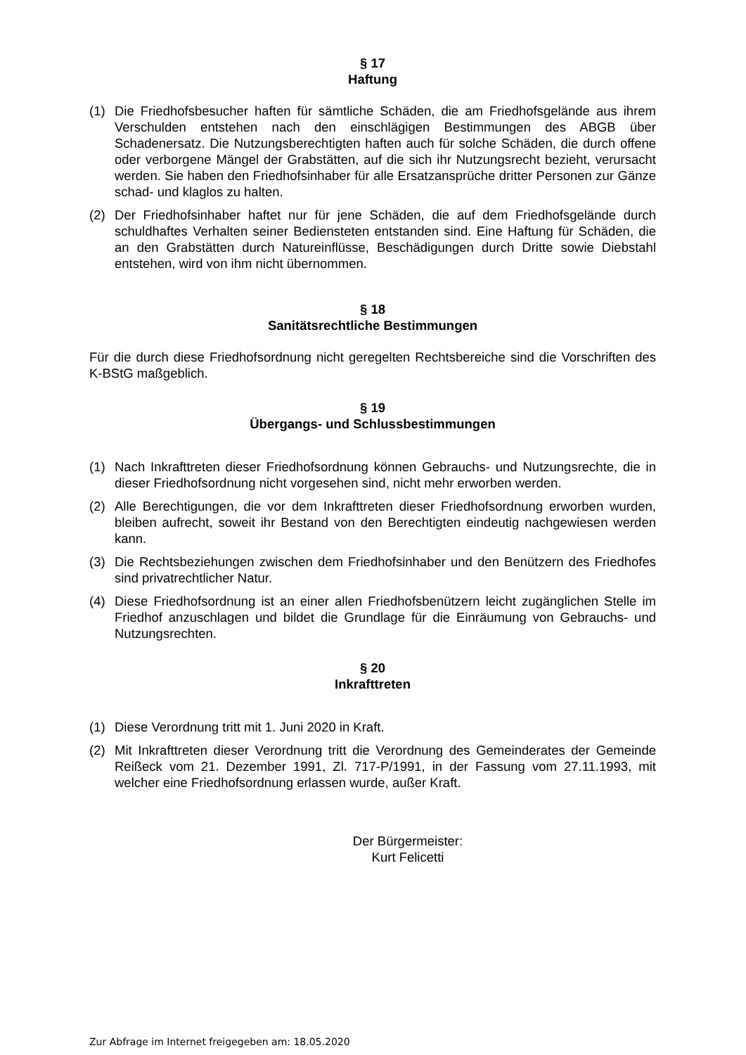§ 17
Haftung
(1) Die Friedhofsbesucher haften für sämtliche Schäden, die am Friedhofsgelände aus ihrem Verschulden entstehen nach den einschlägigen Bestimmungen des ABGB über Schadenersatz. Die Nutzungsberechtigten haften auch für solche Schäden, die durch offene oder verborgene Mängel der Grabstätten, auf die sich ihr Nutzungsrecht bezieht, verursacht werden. Sie haben den Friedhofsinhaber für alle Ersatzansprüche dritter Personen zur Gänze schad- und klaglos zu halten.
(2) Der Friedhofsinhaber haftet nur für jene Schäden, die auf dem Friedhofsgelände durch schuldhaftes Verhalten seiner Bediensteten entstanden sind. Eine Haftung für Schäden, die an den Grabstätten durch Natureinflüsse, Beschädigungen durch Dritte sowie Diebstahl entstehen, wird von ihm nicht übernommen.
§ 18
Sanitätsrechtliche Bestimmungen
Für die durch diese Friedhofsordnung nicht geregelten Rechtsbereiche sind die Vorschriften des K-BStG maßgeblich.
§ 19
Übergangs- und Schlussbestimmungen
(1) Nach Inkrafttreten dieser Friedhofsordnung können Gebrauchs- und Nutzungsrechte, die in dieser Friedhofsordnung nicht vorgesehen sind, nicht mehr erworben werden.
(2) Alle Berechtigungen, die vor dem Inkrafttreten dieser Friedhofsordnung erworben wurden, bleiben aufrecht, soweit ihr Bestand von den Berechtigten eindeutig nachgewiesen werden kann.
(3) Die Rechtsbeziehungen zwischen dem Friedhofsinhaber und den Benützern des Friedhofes sind privatrechtlicher Natur.
(4) Diese Friedhofsordnung ist an einer allen Friedhofsbenützern leicht zugänglichen Stelle im Friedhof anzuschlagen und bildet die Grundlage für die Einräumung von Gebrauchs- und Nutzungsrechten.
§ 20
Inkrafttreten
(1) Diese Verordnung tritt mit 1. Juni 2020 in Kraft.
(2) Mit Inkrafttreten dieser Verordnung tritt die Verordnung des Gemeinderates der Gemeinde Reißeck vom 21. Dezember 1991, Zl. 717-P/1991, in der Fassung vom 27.11.1993, mit welcher eine Friedhofsordnung erlassen wurde, außer Kraft.
Der Bürgermeister:
Kurt Felicetti
Zur Abfrage im Internet freigegeben am: 18.05.2020